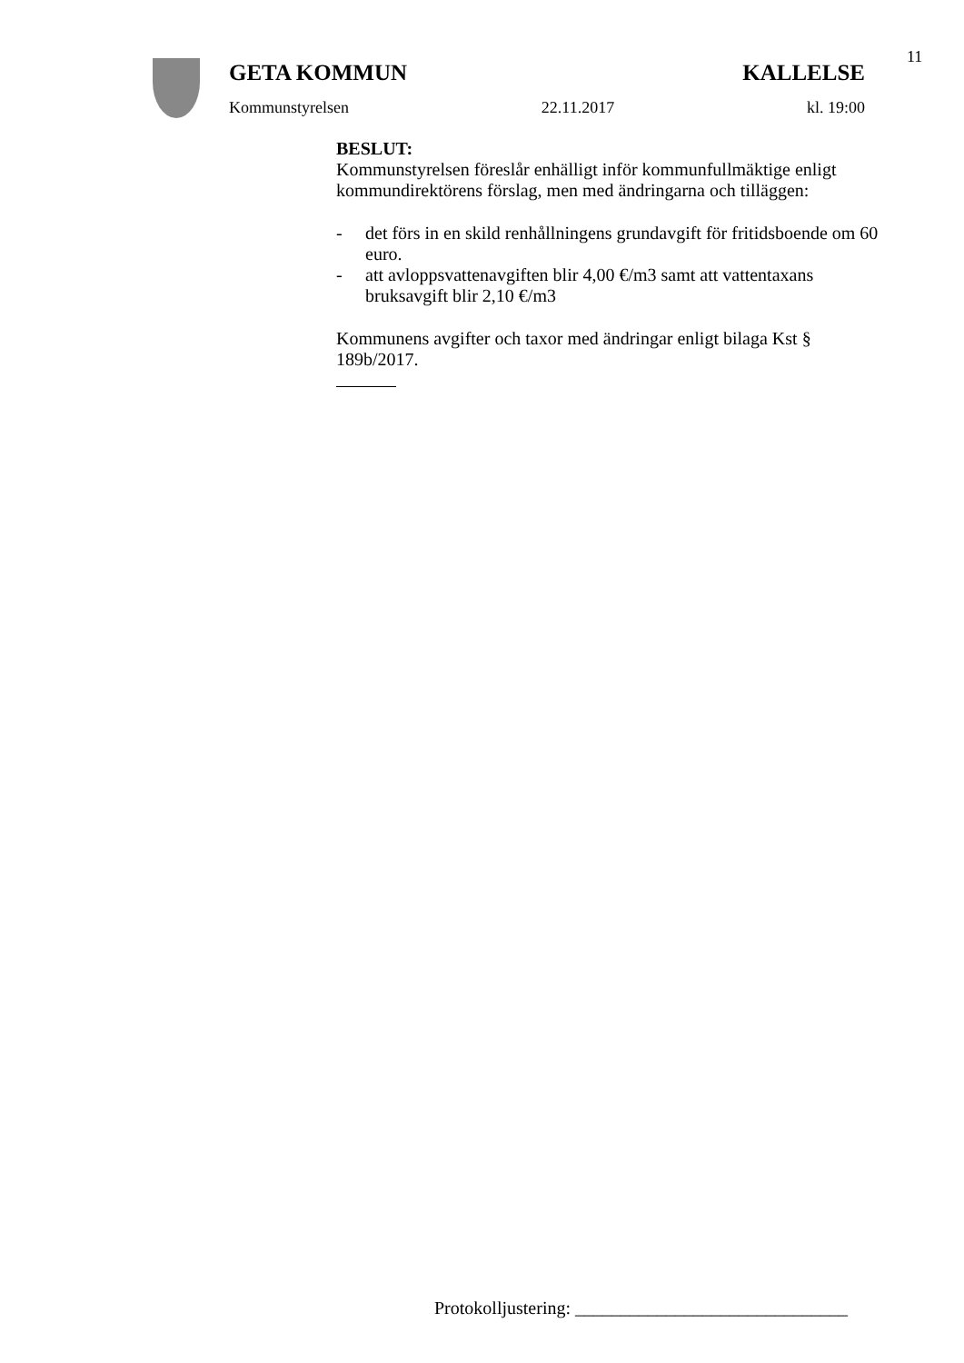11
GETA KOMMUN KALLELSE
Kommunstyrelsen 22.11.2017 kl. 19:00
BESLUT:
Kommunstyrelsen föreslår enhälligt inför kommunfullmäktige enligt kommundirektörens förslag, men med ändringarna och tilläggen:
- det förs in en skild renhållningens grundavgift för fritidsboende om 60 euro.
- att avloppsvattenavgiften blir 4,00 €/m3 samt att vattentaxans bruksavgift blir 2,10 €/m3
Kommunens avgifter och taxor med ändringar enligt bilaga Kst § 189b/2017.
Protokolljustering: ______________________________